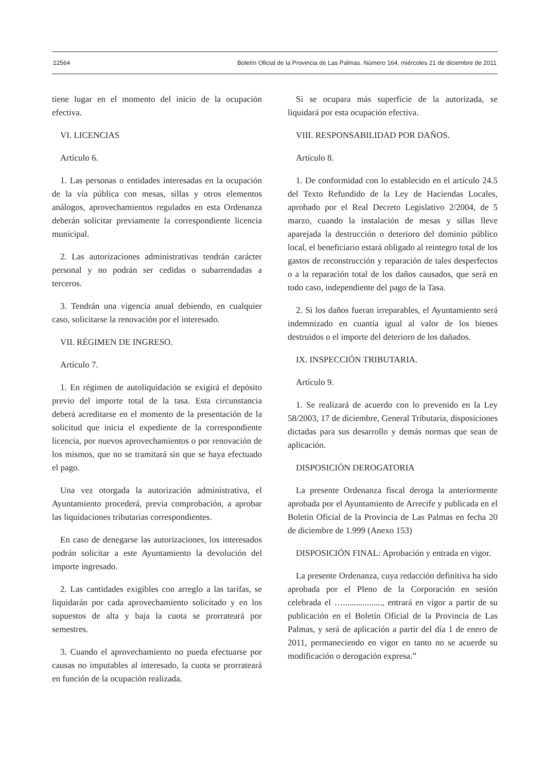22564 Boletín Oficial de la Provincia de Las Palmas. Número 164, miércoles 21 de diciembre de 2011
tiene lugar en el momento del inicio de la ocupación efectiva.
VI. LICENCIAS
Artículo 6.
1. Las personas o entidades interesadas en la ocupación de la vía pública con mesas, sillas y otros elementos análogos, aprovechamientos regulados en esta Ordenanza deberán solicitar previamente la correspondiente licencia municipal.
2. Las autorizaciones administrativas tendrán carácter personal y no podrán ser cedidas o subarrendadas a terceros.
3. Tendrán una vigencia anual debiendo, en cualquier caso, solicitarse la renovación por el interesado.
VII. RÉGIMEN DE INGRESO.
Artículo 7.
1. En régimen de autoliquidación se exigirá el depósito previo del importe total de la tasa. Esta circunstancia deberá acreditarse en el momento de la presentación de la solicitud que inicia el expediente de la correspondiente licencia, por nuevos aprovechamientos o por renovación de los mismos, que no se tramitará sin que se haya efectuado el pago.
Una vez otorgada la autorización administrativa, el Ayuntamiento procederá, previa comprobación, a aprobar las liquidaciones tributarias correspondientes.
En caso de denegarse las autorizaciones, los interesados podrán solicitar a este Ayuntamiento la devolución del importe ingresado.
2. Las cantidades exigibles con arreglo a las tarifas, se liquidarán por cada aprovechamiento solicitado y en los supuestos de alta y baja la cuota se prorrateará por semestres.
3. Cuando el aprovechamiento no pueda efectuarse por causas no imputables al interesado, la cuota se prorrateará en función de la ocupación realizada.
Si se ocupara más superficie de la autorizada, se liquidará por esta ocupación efectiva.
VIII. RESPONSABILIDAD POR DAÑOS.
Artículo 8.
1. De conformidad con lo establecido en el artículo 24.5 del Texto Refundido de la Ley de Haciendas Locales, aprobado por el Real Decreto Legislativo 2/2004, de 5 marzo, cuando la instalación de mesas y sillas lleve aparejada la destrucción o deterioro del dominio público local, el beneficiario estará obligado al reintegro total de los gastos de reconstrucción y reparación de tales desperfectos o a la reparación total de los daños causados, que será en todo caso, independiente del pago de la Tasa.
2. Si los daños fueran irreparables, el Ayuntamiento será indemnizado en cuantía igual al valor de los bienes destruidos o el importe del deterioro de los dañados.
IX. INSPECCIÓN TRIBUTARIA.
Artículo 9.
1. Se realizará de acuerdo con lo prevenido en la Ley 58/2003, 17 de diciembre, General Tributaria, disposiciones dictadas para sus desarrollo y demás normas que sean de aplicación.
DISPOSICIÓN DEROGATORIA
La presente Ordenanza fiscal deroga la anteriormente aprobada por el Ayuntamiento de Arrecife y publicada en el Boletín Oficial de la Provincia de Las Palmas en fecha 20 de diciembre de 1.999 (Anexo 153)
DISPOSICIÓN FINAL: Aprobación y entrada en vigor.
La presente Ordenanza, cuya redacción definitiva ha sido aprobada por el Pleno de la Corporación en sesión celebrada el ….................., entrará en vigor a partir de su publicación en el Boletín Oficial de la Provincia de Las Palmas, y será de aplicación a partir del día 1 de enero de 2011, permaneciendo en vigor en tanto no se acuerde su modificación o derogación expresa.”